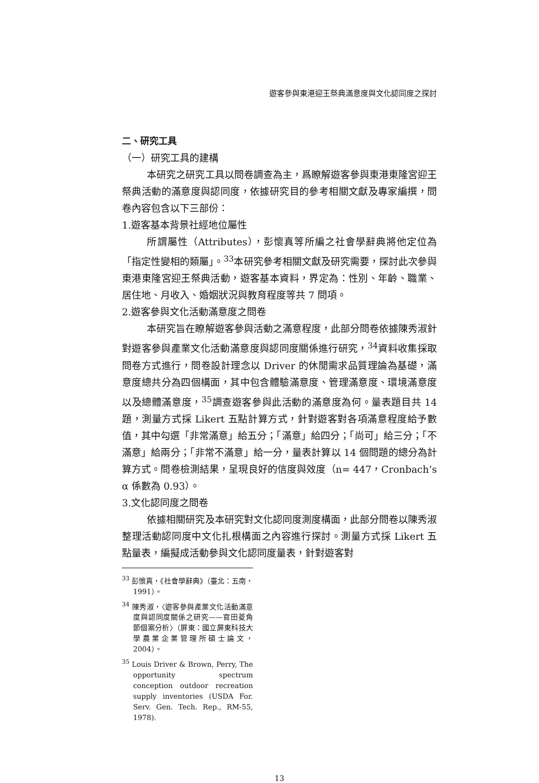遊客參與東港迎王祭典滿意度與文化認同度之探討
二、研究工具
（一）研究工具的建構
本研究之研究工具以問卷調查為主，爲瞭解遊客參與東港東隆宮迎王祭典活動的滿意度與認同度，依據研究目的參考相關文獻及專家編撰，問卷內容包含以下三部份：
1.遊客基本背景社經地位屬性
所謂屬性（Attributes），彭懷真等所編之社會學辭典將他定位為「指定性變相的類屬」。<sup>33</sup>本研究參考相關文獻及研究需要，探討此次參與東港東隆宮迎王祭典活動，遊客基本資料，界定為：性別、年齡、職業、居住地、月收入、婚姻狀況與教育程度等共 7 問項。
2.遊客參與文化活動滿意度之問卷
本研究旨在瞭解遊客參與活動之滿意程度，此部分問卷依據陳秀淑針對遊客參與產業文化活動滿意度與認同度關係進行研究，<sup>34</sup>資料收集採取問卷方式進行，問卷設計理念以 Driver 的休閒需求品質理論為基礎，滿意度總共分為四個構面，其中包含體驗滿意度、管理滿意度、環境滿意度以及總體滿意度，<sup>35</sup>調查遊客參與此活動的滿意度為何。量表題目共 14 題，測量方式採 Likert 五點計算方式，針對遊客對各項滿意程度給予數值，其中勾選「非常滿意」給五分；「滿意」給四分；「尚可」給三分；「不滿意」給兩分；「非常不滿意」給一分，量表計算以 14 個問題的總分為計算方式。問卷檢測結果，呈現良好的信度與效度（n= 447，Cronbach’s α 係數為 0.93）。
3.文化認同度之問卷
依據相關研究及本研究對文化認同度測度構面，此部分問卷以陳秀淑整理活動認同度中文化扎根構面之內容進行探討。測量方式採 Likert 五點量表，編擬成活動參與文化認同度量表，針對遊客對
<sup>33</sup> 彭懷真，《社會學辭典》（臺北：五南，1991）。
<sup>34</sup> 陳秀淑，〈遊客參與產業文化活動滿意度與認同度關係之研究——官田菱角節個案分析〉（屏東：國立屏東科技大學農業企業管理所碩士論文，2004）。
<sup>35</sup> Louis Driver & Brown, Perry, The opportunity spectrum conception outdoor recreation supply inventories (USDA For. Serv. Gen. Tech. Rep., RM-55, 1978).
13